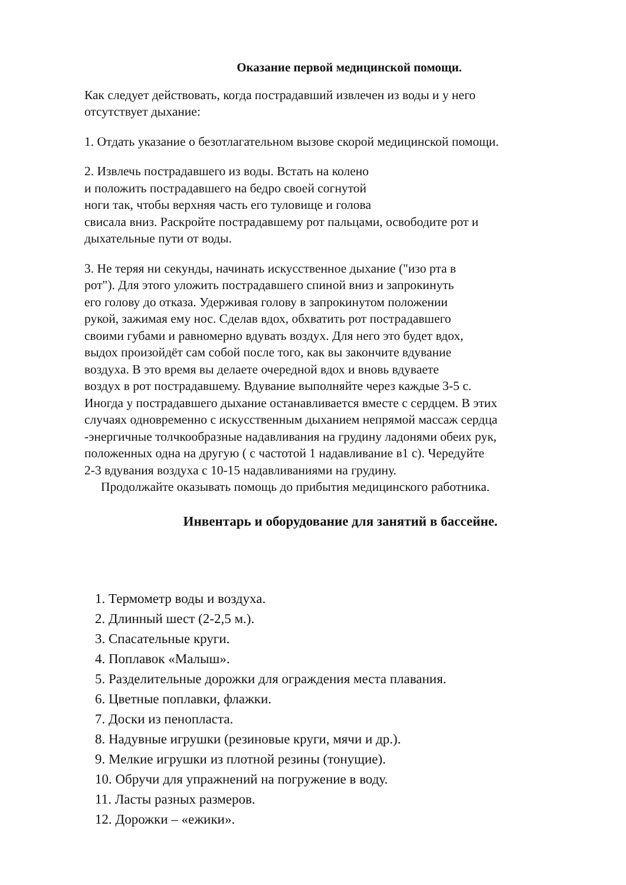Оказание первой медицинской помощи.
Как следует действовать, когда пострадавший извлечен из воды и у него
отсутствует дыхание:
1. Отдать указание о безотлагательном вызове скорой медицинской помощи.
2. Извлечь пострадавшего из воды. Встать на колено
и положить пострадавшего на бедро своей согнутой
ноги так, чтобы верхняя часть его туловище и голова
свисала вниз. Раскройте пострадавшему рот пальцами, освободите рот и
дыхательные пути от воды.
3. Не теряя ни секунды, начинать искусственное дыхание ("изо рта в
рот"). Для этого уложить пострадавшего спиной вниз и запрокинуть
его голову до отказа. Удерживая голову в запрокинутом положении
рукой, зажимая ему нос. Сделав вдох, обхватить рот пострадавшего
своими губами и равномерно вдувать воздух. Для него это будет вдох,
выдох произойдёт сам собой после того, как вы закончите вдувание
воздуха. В это время вы делаете очередной вдох и вновь вдуваете
воздух в рот пострадавшему. Вдувание выполняйте через каждые 3-5 с.
Иногда у пострадавшего дыхание останавливается вместе с сердцем. В этих
случаях одновременно с искусственным дыханием непрямой массаж сердца
-энергичные толчкообразные надавливания на грудину ладонями обеих рук,
положенных одна на другую ( с частотой 1 надавливание в1 с). Чередуйте
2-3 вдувания воздуха с 10-15 надавливаниями на грудину.
Продолжайте оказывать помощь до прибытия медицинского работника.
Инвентарь и оборудование для занятий в бассейне.
1. Термометр воды и воздуха.
2. Длинный шест (2-2,5 м.).
3. Спасательные круги.
4. Поплавок «Малыш».
5. Разделительные дорожки для ограждения места плавания.
6. Цветные поплавки, флажки.
7. Доски из пенопласта.
8. Надувные игрушки (резиновые круги, мячи и др.).
9. Мелкие игрушки из плотной резины (тонущие).
10. Обручи для упражнений на погружение в воду.
11. Ласты разных размеров.
12. Дорожки – «ежики».